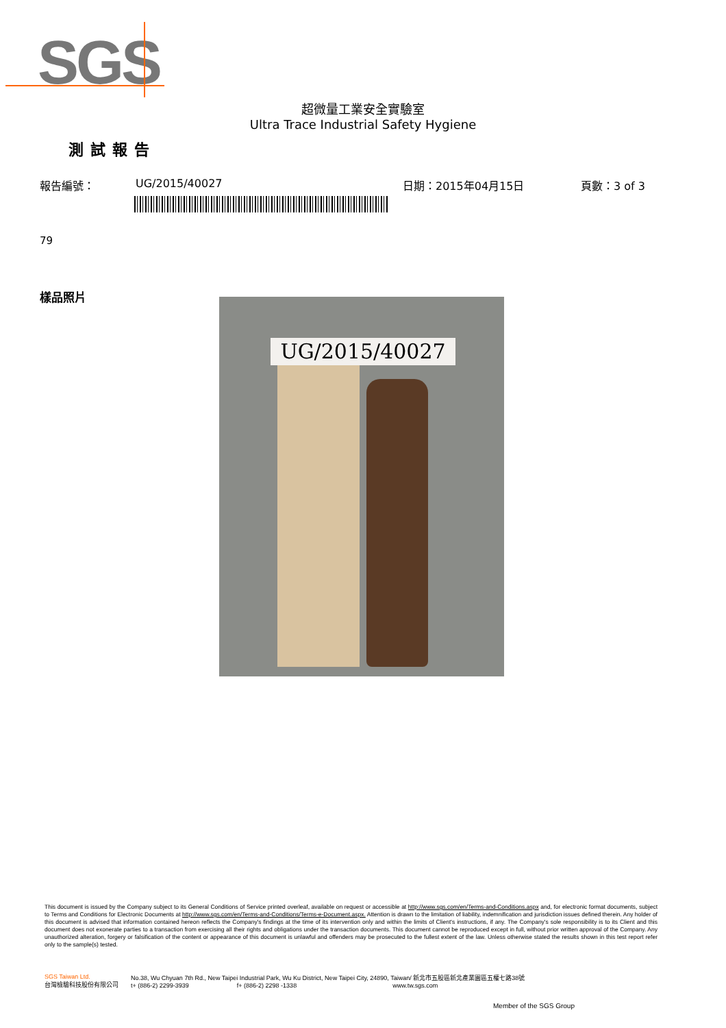SGS
超微量工業安全實驗室
Ultra Trace Industrial Safety Hygiene
測試報告
報告編號： UG/2015/40027 日期：2015年04月15日 頁數：3 of 3
79
樣品照片
UG/2015/40027
This document is issued by the Company subject to its General Conditions of Service printed overleaf, available on request or accessible at http://www.sgs.com/en/Terms-and-Conditions.aspx and, for electronic format documents, subject to Terms and Conditions for Electronic Documents at http://www.sgs.com/en/Terms-and-Conditions/Terms-e-Document.aspx. Attention is drawn to the limitation of liability, indemnification and jurisdiction issues defined therein. Any holder of this document is advised that information contained hereon reflects the Company's findings at the time of its intervention only and within the limits of Client's instructions, if any. The Company's sole responsibility is to its Client and this document does not exonerate parties to a transaction from exercising all their rights and obligations under the transaction documents. This document cannot be reproduced except in full, without prior written approval of the Company. Any unauthorized alteration, forgery or falsification of the content or appearance of this document is unlawful and offenders may be prosecuted to the fullest extent of the law. Unless otherwise stated the results shown in this test report refer only to the sample(s) tested.
SGS Taiwan Ltd.
台灣檢驗科技股份有限公司
No.38, Wu Chyuan 7th Rd., New Taipei Industrial Park, Wu Ku District, New Taipei City, 24890, Taiwan/ 新北市五股區新北產業園區五權七路38號
t+ (886-2) 2299-3939 f+ (886-2) 2298 -1338 www.tw.sgs.com
Member of the SGS Group